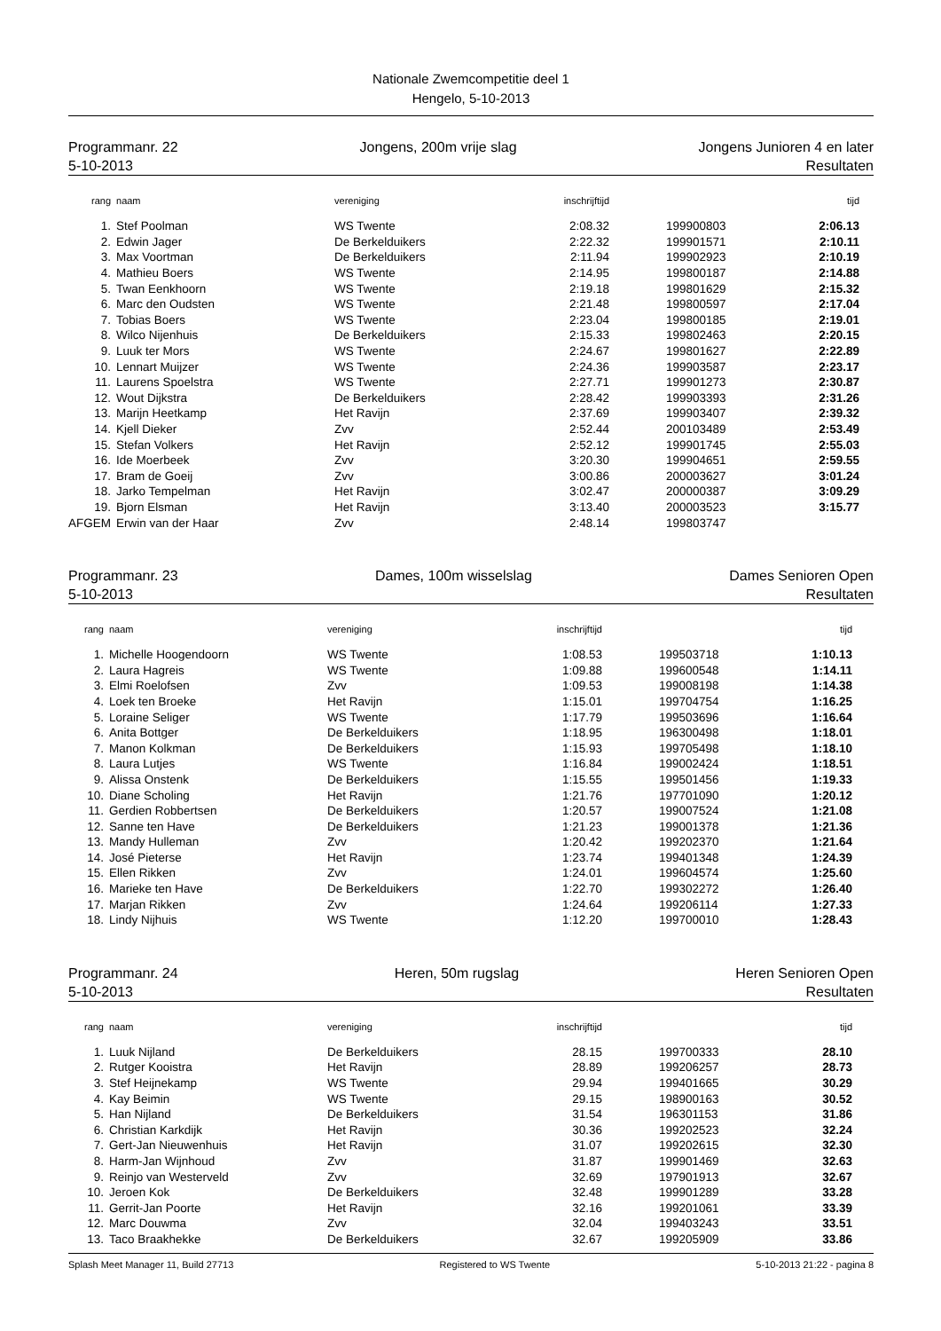Nationale Zwemcompetitie deel 1
Hengelo, 5-10-2013
Programmanr. 22
5-10-2013
Jongens, 200m vrije slag Jongens Junioren 4 en later
Resultaten
| rang | | naam | vereniging | inschrijftijd | | tijd | |
| --- | --- | --- | --- | --- | --- | --- | --- |
| 1. | | Stef Poolman | WS Twente | 2:08.32 | 199900803 | 2:06.13 | |
| 2. | | Edwin Jager | De Berkelduikers | 2:22.32 | 199901571 | 2:10.11 | |
| 3. | | Max Voortman | De Berkelduikers | 2:11.94 | 199902923 | 2:10.19 | |
| 4. | | Mathieu Boers | WS Twente | 2:14.95 | 199800187 | 2:14.88 | |
| 5. | | Twan Eenkhoorn | WS Twente | 2:19.18 | 199801629 | 2:15.32 | |
| 6. | | Marc den Oudsten | WS Twente | 2:21.48 | 199800597 | 2:17.04 | |
| 7. | | Tobias Boers | WS Twente | 2:23.04 | 199800185 | 2:19.01 | |
| 8. | | Wilco Nijenhuis | De Berkelduikers | 2:15.33 | 199802463 | 2:20.15 | |
| 9. | | Luuk ter Mors | WS Twente | 2:24.67 | 199801627 | 2:22.89 | |
| 10. | | Lennart Muijzer | WS Twente | 2:24.36 | 199903587 | 2:23.17 | |
| 11. | | Laurens Spoelstra | WS Twente | 2:27.71 | 199901273 | 2:30.87 | |
| 12. | | Wout Dijkstra | De Berkelduikers | 2:28.42 | 199903393 | 2:31.26 | |
| 13. | | Marijn Heetkamp | Het Ravijn | 2:37.69 | 199903407 | 2:39.32 | |
| 14. | | Kjell Dieker | Zvv | 2:52.44 | 200103489 | 2:53.49 | |
| 15. | | Stefan Volkers | Het Ravijn | 2:52.12 | 199901745 | 2:55.03 | |
| 16. | | Ide Moerbeek | Zvv | 3:20.30 | 199904651 | 2:59.55 | |
| 17. | | Bram de Goeij | Zvv | 3:00.86 | 200003627 | 3:01.24 | |
| 18. | | Jarko Tempelman | Het Ravijn | 3:02.47 | 200000387 | 3:09.29 | |
| 19. | | Bjorn Elsman | Het Ravijn | 3:13.40 | 200003523 | 3:15.77 | |
| AFGEM | | Erwin van der Haar | Zvv | 2:48.14 | 199803747 | | |
Programmanr. 23
5-10-2013
Dames, 100m wisselslag Dames Senioren Open
Resultaten
| rang | | naam | vereniging | inschrijftijd | | tijd | |
| --- | --- | --- | --- | --- | --- | --- | --- |
| 1. | | Michelle Hoogendoorn | WS Twente | 1:08.53 | 199503718 | 1:10.13 | |
| 2. | | Laura Hagreis | WS Twente | 1:09.88 | 199600548 | 1:14.11 | |
| 3. | | Elmi Roelofsen | Zvv | 1:09.53 | 199008198 | 1:14.38 | |
| 4. | | Loek ten Broeke | Het Ravijn | 1:15.01 | 199704754 | 1:16.25 | |
| 5. | | Loraine Seliger | WS Twente | 1:17.79 | 199503696 | 1:16.64 | |
| 6. | | Anita Bottger | De Berkelduikers | 1:18.95 | 196300498 | 1:18.01 | |
| 7. | | Manon Kolkman | De Berkelduikers | 1:15.93 | 199705498 | 1:18.10 | |
| 8. | | Laura Lutjes | WS Twente | 1:16.84 | 199002424 | 1:18.51 | |
| 9. | | Alissa Onstenk | De Berkelduikers | 1:15.55 | 199501456 | 1:19.33 | |
| 10. | | Diane Scholing | Het Ravijn | 1:21.76 | 197701090 | 1:20.12 | |
| 11. | | Gerdien Robbertsen | De Berkelduikers | 1:20.57 | 199007524 | 1:21.08 | |
| 12. | | Sanne ten Have | De Berkelduikers | 1:21.23 | 199001378 | 1:21.36 | |
| 13. | | Mandy Hulleman | Zvv | 1:20.42 | 199202370 | 1:21.64 | |
| 14. | | José Pieterse | Het Ravijn | 1:23.74 | 199401348 | 1:24.39 | |
| 15. | | Ellen Rikken | Zvv | 1:24.01 | 199604574 | 1:25.60 | |
| 16. | | Marieke ten Have | De Berkelduikers | 1:22.70 | 199302272 | 1:26.40 | |
| 17. | | Marjan Rikken | Zvv | 1:24.64 | 199206114 | 1:27.33 | |
| 18. | | Lindy Nijhuis | WS Twente | 1:12.20 | 199700010 | 1:28.43 | |
Programmanr. 24
5-10-2013
Heren, 50m rugslag Heren Senioren Open
Resultaten
| rang | | naam | vereniging | inschrijftijd | | tijd | |
| --- | --- | --- | --- | --- | --- | --- | --- |
| 1. | | Luuk Nijland | De Berkelduikers | 28.15 | 199700333 | 28.10 | |
| 2. | | Rutger Kooistra | Het Ravijn | 28.89 | 199206257 | 28.73 | |
| 3. | | Stef Heijnekamp | WS Twente | 29.94 | 199401665 | 30.29 | |
| 4. | | Kay Beimin | WS Twente | 29.15 | 198900163 | 30.52 | |
| 5. | | Han Nijland | De Berkelduikers | 31.54 | 196301153 | 31.86 | |
| 6. | | Christian Karkdijk | Het Ravijn | 30.36 | 199202523 | 32.24 | |
| 7. | | Gert-Jan Nieuwenhuis | Het Ravijn | 31.07 | 199202615 | 32.30 | |
| 8. | | Harm-Jan Wijnhoud | Zvv | 31.87 | 199901469 | 32.63 | |
| 9. | | Reinjo van Westerveld | Zvv | 32.69 | 197901913 | 32.67 | |
| 10. | | Jeroen Kok | De Berkelduikers | 32.48 | 199901289 | 33.28 | |
| 11. | | Gerrit-Jan Poorte | Het Ravijn | 32.16 | 199201061 | 33.39 | |
| 12. | | Marc Douwma | Zvv | 32.04 | 199403243 | 33.51 | |
| 13. | | Taco Braakhekke | De Berkelduikers | 32.67 | 199205909 | 33.86 | |
Splash Meet Manager 11, Build 27713 Registered to WS Twente 5-10-2013 21:22 - pagina 8